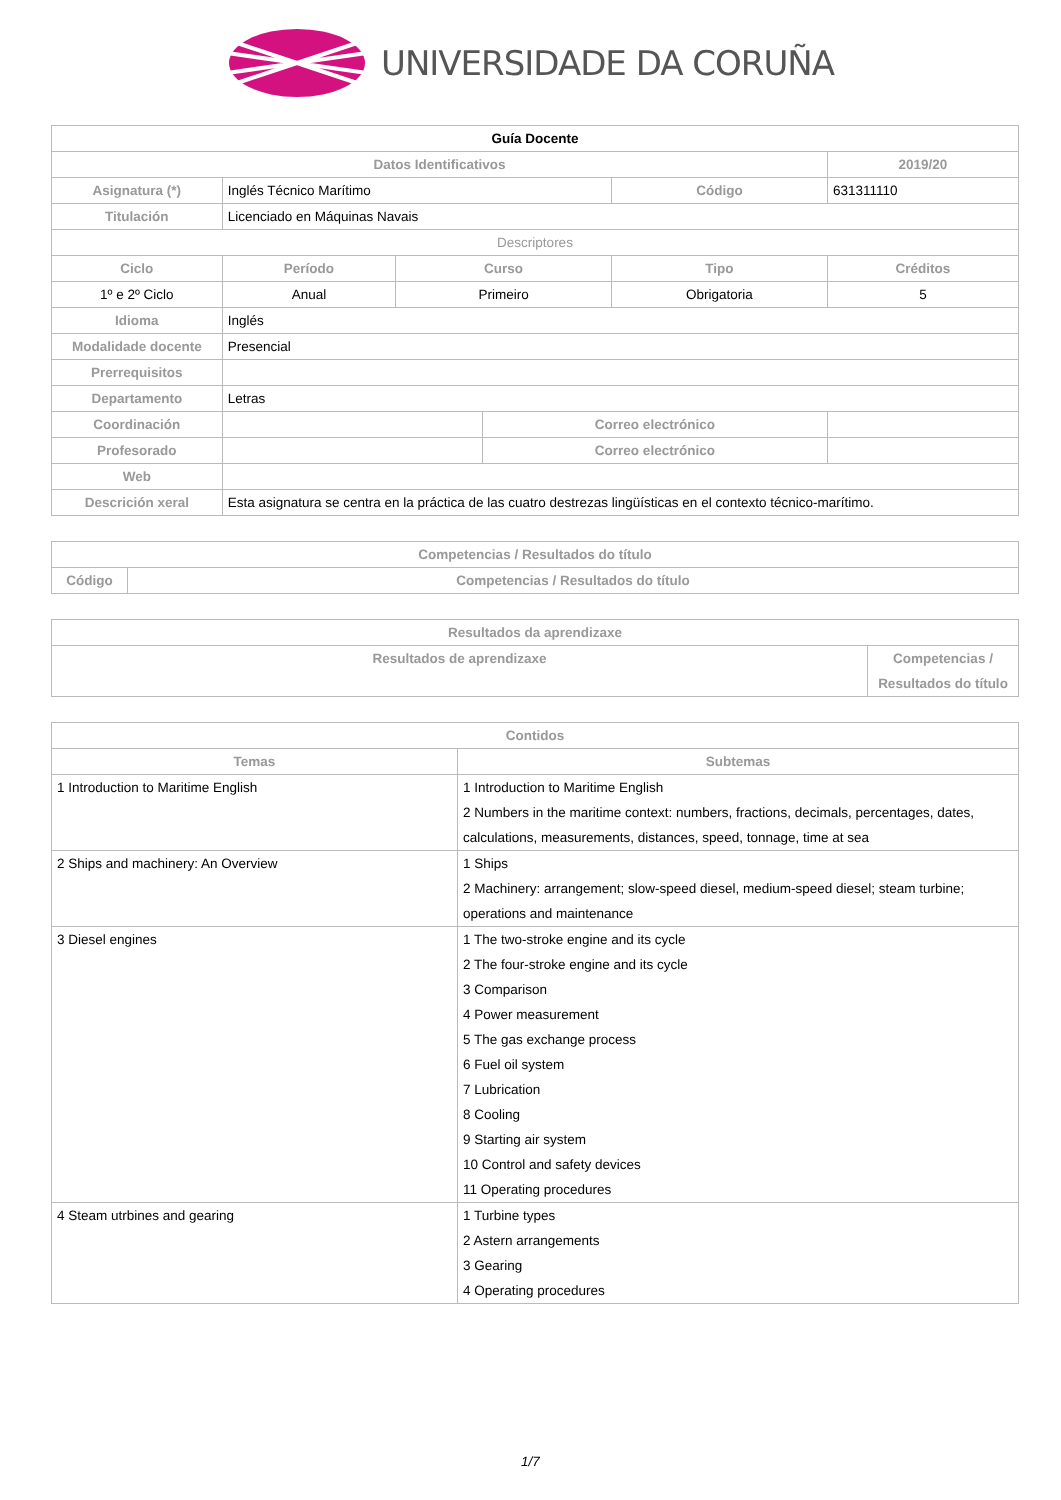UNIVERSIDADE DA CORUÑA
| Guía Docente | | | | | | |
| Datos Identificativos | | | | | 2019/20 | |
| Asignatura (*) | Inglés Técnico Marítimo | | | Código | 631311110 | |
| Titulación | Licenciado en Máquinas Navais | | | | | |
| Descriptores | | | | | | |
| Ciclo | Período | Curso | | Tipo | | Créditos |
| 1º e 2º Ciclo | Anual | Primeiro | | Obrigatoria | | 5 |
| Idioma | Inglés | | | | | |
| Modalidade docente | Presencial | | | | | |
| Prerrequisitos | | | | | | |
| Departamento | Letras | | | | | |
| Coordinación | | | Correo electrónico | | | |
| Profesorado | | | Correo electrónico | | | |
| Web | | | | | | |
| Descrición xeral | Esta asignatura se centra en la práctica de las cuatro destrezas lingüísticas en el contexto técnico-marítimo. | | | | | |
| Competencias / Resultados do título | |
| --- | --- |
| Código | Competencias / Resultados do título |
| Resultados da aprendizaxe | |
| --- | --- |
| Resultados de aprendizaxe | Competencias / Resultados do título |
| Contidos | |
| --- | --- |
| Temas | Subtemas |
| 1 Introduction to Maritime English | 1 Introduction to Maritime English 2 Numbers in the maritime context: numbers, fractions, decimals, percentages, dates, calculations, measurements, distances, speed, tonnage, time at sea |
| 2 Ships and machinery: An Overview | 1 Ships 2 Machinery: arrangement; slow-speed diesel, medium-speed diesel; steam turbine; operations and maintenance |
| 3 Diesel engines | 1 The two-stroke engine and its cycle 2 The four-stroke engine and its cycle 3 Comparison 4 Power measurement 5 The gas exchange process 6 Fuel oil system 7 Lubrication 8 Cooling 9 Starting air system 10 Control and safety devices 11 Operating procedures |
| 4 Steam utrbines and gearing | 1 Turbine types 2 Astern arrangements 3 Gearing 4 Operating procedures |
1/7